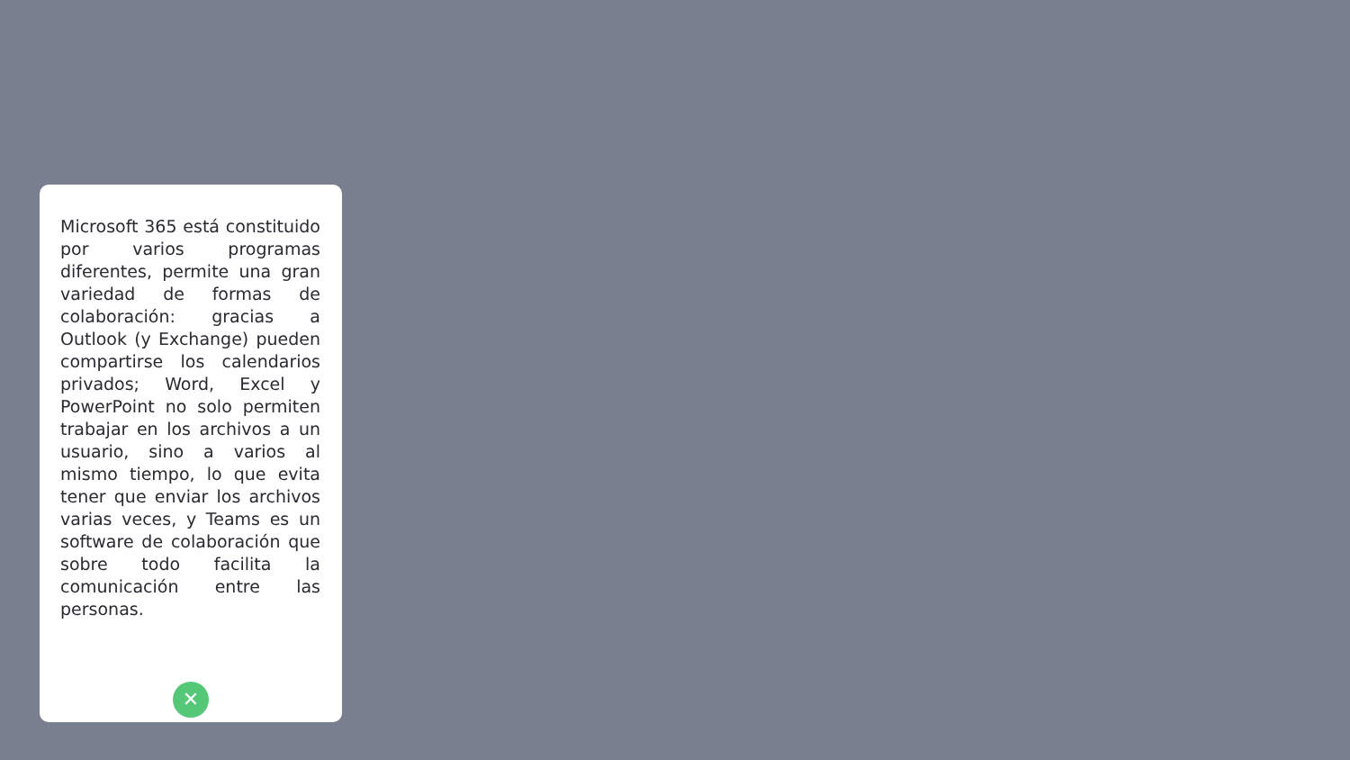Microsoft 365 está constituido por varios programas diferentes, permite una gran variedad de formas de colaboración: gracias a Outlook (y Exchange) pueden compartirse los calendarios privados; Word, Excel y PowerPoint no solo permiten trabajar en los archivos a un usuario, sino a varios al mismo tiempo, lo que evita tener que enviar los archivos varias veces, y Teams es un software de colaboración que sobre todo facilita la comunicación entre las personas.
✕